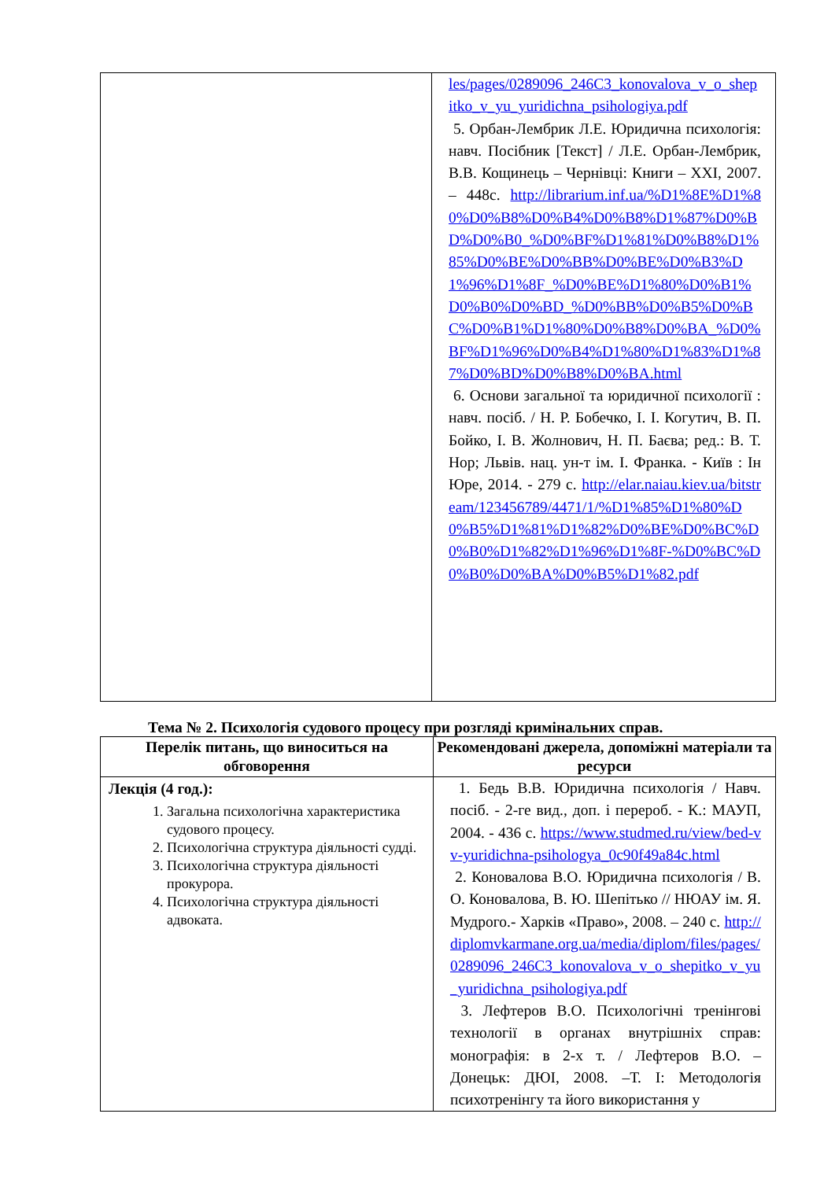| | les/pages/0289096_246C3_konovalova_v_o_shepitko_v_yu_yuridichna_psihologiya.pdf 5. Орбан-Лембрик Л.Е. Юридична психологія: навч. Посібник [Текст] / Л.Е. Орбан-Лембрик, В.В. Кощинець – Чернівці: Книги – XXI, 2007. – 448с. http://librarium.inf.ua/%D1%8E%D1%80%D0%B8%D0%B4%D0%B8%D1%87%D0%BD%D0%B0_%D0%BF%D1%81%D0%B8%D1%85%D0%BE%D0%BB%D0%BE%D0%B3%D1%96%D1%8F_%D0%BE%D1%80%D0%B1%D0%B0%D0%BD_%D0%BB%D0%B5%D0%BC%D0%B1%D1%80%D0%B8%D0%BA_%D0%BF%D1%96%D0%B4%D1%80%D1%83%D1%87%D0%BD%D0%B8%D0%BA.html 6. Основи загальної та юридичної психології : навч. посіб. / Н. Р. Бобечко, І. І. Когутич, В. П. Бойко, І. В. Жолнович, Н. П. Баєва; ред.: В. Т. Нор; Львів. нац. ун-т ім. І. Франка. - Київ : Ін Юре, 2014. - 279 с. http://elar.naiau.kiev.ua/bitstream/123456789/4471/1/%D1%85%D1%80%D0%B5%D1%81%D1%82%D0%BE%D0%BC%D0%B0%D1%82%D1%96%D1%8F-%D0%BC%D0%B0%D0%BA%D0%B5%D1%82.pdf |
Тема № 2. Психологія судового процесу при розгляді кримінальних справ.
| Перелік питань, що виноситься на обговорення | Рекомендовані джерела, допоміжні матеріали та ресурси |
| --- | --- |
| Лекція (4 год.): 1. Загальна психологічна характеристика судового процесу. 2. Психологічна структура діяльності судді. 3. Психологічна структура діяльності прокурора. 4. Психологічна структура діяльності адвоката. | 1. Бедь В.В. Юридична психологія / Навч. посіб. - 2-ге вид., доп. і перероб. - К.: МАУП, 2004. - 436 с. https://www.studmed.ru/view/bed-vv-yuridichna-psihologya_0c90f49a84c.html 2. Коновалова В.О. Юридична психологія / В. О. Коновалова, В. Ю. Шепітько // НЮАУ ім. Я. Мудрого.- Харків «Право», 2008. – 240 с. http://diplomvkarmane.org.ua/media/diplom/files/pages/0289096_246C3_konovalova_v_o_shepitko_v_yu_yuridichna_psihologiya.pdf 3. Лефтеров В.О. Психологічні тренінгові технології в органах внутрішніх справ: монографія: в 2-х т. / Лефтеров В.О. – Донецьк: ДЮІ, 2008. –Т. І: Методологія психотренінгу та його використання у |